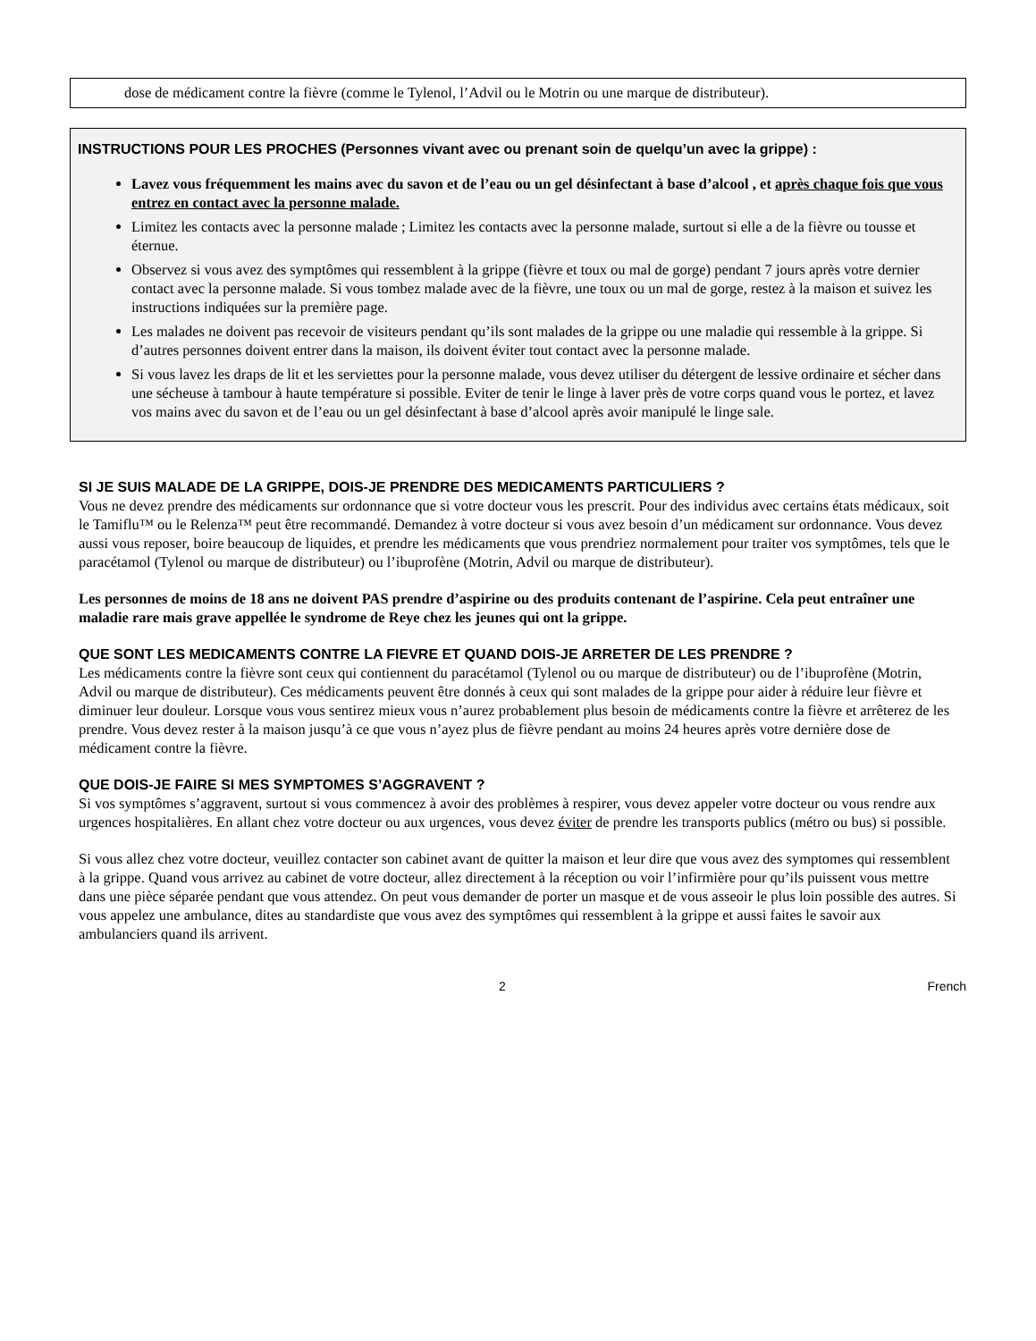dose de médicament contre la fièvre (comme le Tylenol, l’Advil ou le Motrin ou une marque de distributeur).
INSTRUCTIONS POUR LES PROCHES (Personnes vivant avec ou prenant soin de quelqu’un avec la grippe) :
Lavez vous fréquemment les mains avec du savon et de l’eau ou un gel désinfectant à base d’alcool , et après chaque fois que vous entrez en contact avec la personne malade.
Limitez les contacts avec la personne malade ; Limitez les contacts avec la personne malade, surtout si elle a de la fièvre ou tousse et éternue.
Observez si vous avez des symptômes qui ressemblent à la grippe (fièvre et toux ou mal de gorge) pendant 7 jours après votre dernier contact avec la personne malade. Si vous tombez malade avec de la fièvre, une toux ou un mal de gorge, restez à la maison et suivez les instructions indiquées sur la première page.
Les malades ne doivent pas recevoir de visiteurs pendant qu’ils sont malades de la grippe ou une maladie qui ressemble à la grippe. Si d’autres personnes doivent entrer dans la maison, ils doivent éviter tout contact avec la personne malade.
Si vous lavez les draps de lit et les serviettes pour la personne malade, vous devez utiliser du détergent de lessive ordinaire et sécher dans une sécheuse à tambour à haute température si possible. Eviter de tenir le linge à laver près de votre corps quand vous le portez, et lavez vos mains avec du savon et de l’eau ou un gel désinfectant à base d’alcool après avoir manipulé le linge sale.
SI JE SUIS MALADE DE LA GRIPPE, DOIS-JE PRENDRE DES MEDICAMENTS PARTICULIERS ?
Vous ne devez prendre des médicaments sur ordonnance que si votre docteur vous les prescrit. Pour des individus avec certains états médicaux, soit le Tamiflu™ ou le Relenza™ peut être recommandé. Demandez à votre docteur si vous avez besoin d’un médicament sur ordonnance. Vous devez aussi vous reposer, boire beaucoup de liquides, et prendre les médicaments que vous prendriez normalement pour traiter vos symptômes, tels que le paracétamol (Tylenol ou marque de distributeur) ou l’ibuprofène (Motrin, Advil ou marque de distributeur).
Les personnes de moins de 18 ans ne doivent PAS prendre d’aspirine ou des produits contenant de l’aspirine. Cela peut entraîner une maladie rare mais grave appellée le syndrome de Reye chez les jeunes qui ont la grippe.
QUE SONT LES MEDICAMENTS CONTRE LA FIEVRE ET QUAND DOIS-JE ARRETER DE LES PRENDRE ?
Les médicaments contre la fièvre sont ceux qui contiennent du paracétamol (Tylenol ou ou marque de distributeur) ou de l’ibuprofène (Motrin, Advil ou marque de distributeur). Ces médicaments peuvent être donnés à ceux qui sont malades de la grippe pour aider à réduire leur fièvre et diminuer leur douleur. Lorsque vous vous sentirez mieux vous n’aurez probablement plus besoin de médicaments contre la fièvre et arrêterez de les prendre. Vous devez rester à la maison jusqu’à ce que vous n’ayez plus de fièvre pendant au moins 24 heures après votre dernière dose de médicament contre la fièvre.
QUE DOIS-JE FAIRE SI MES SYMPTOMES S’AGGRAVENT ?
Si vos symptômes s’aggravent, surtout si vous commencez à avoir des problèmes à respirer, vous devez appeler votre docteur ou vous rendre aux urgences hospitalières. En allant chez votre docteur ou aux urgences, vous devez éviter de prendre les transports publics (métro ou bus) si possible.
Si vous allez chez votre docteur, veuillez contacter son cabinet avant de quitter la maison et leur dire que vous avez des symptomes qui ressemblent à la grippe. Quand vous arrivez au cabinet de votre docteur, allez directement à la réception ou voir l’infirmière pour qu’ils puissent vous mettre dans une pièce séparée pendant que vous attendez. On peut vous demander de porter un masque et de vous asseoir le plus loin possible des autres. Si vous appelez une ambulance, dites au standardiste que vous avez des symptômes qui ressemblent à la grippe et aussi faites le savoir aux ambulanciers quand ils arrivent.
2 French